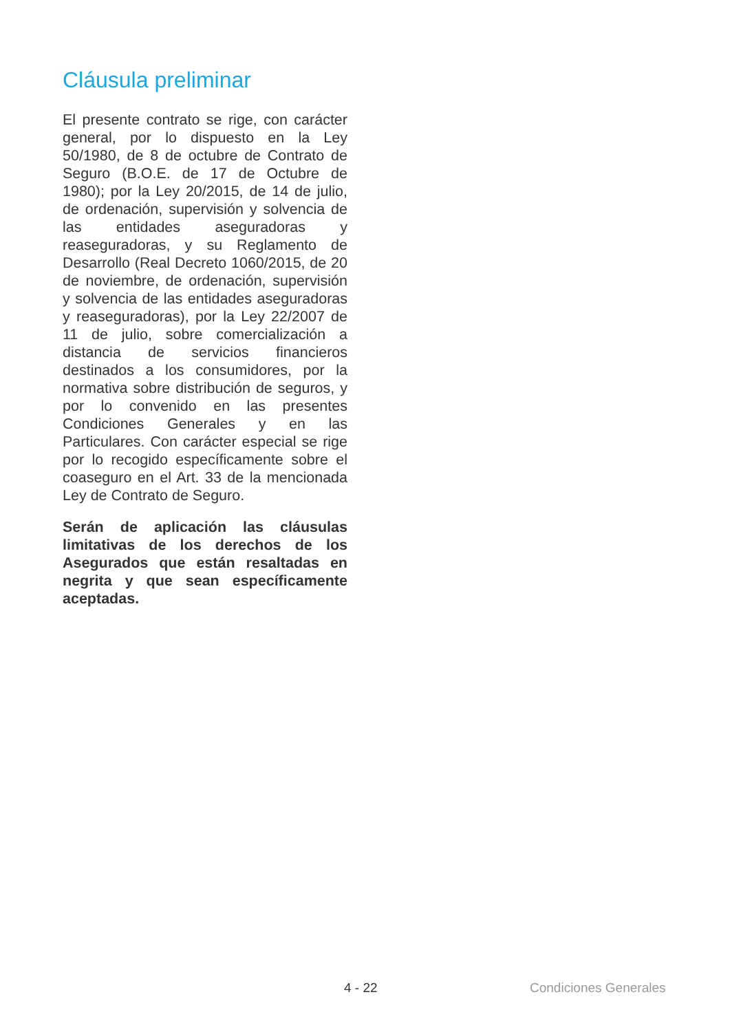Cláusula preliminar
El presente contrato se rige, con carácter general, por lo dispuesto en la Ley 50/1980, de 8 de octubre de Contrato de Seguro (B.O.E. de 17 de Octubre de 1980); por la Ley 20/2015, de 14 de julio, de ordenación, supervisión y solvencia de las entidades aseguradoras y reaseguradoras, y su Reglamento de Desarrollo (Real Decreto 1060/2015, de 20 de noviembre, de ordenación, supervisión y solvencia de las entidades aseguradoras y reaseguradoras), por la Ley 22/2007 de 11 de julio, sobre comercialización a distancia de servicios financieros destinados a los consumidores, por la normativa sobre distribución de seguros, y por lo convenido en las presentes Condiciones Generales y en las Particulares. Con carácter especial se rige por lo recogido específicamente sobre el coaseguro en el Art. 33 de la mencionada Ley de Contrato de Seguro.
Serán de aplicación las cláusulas limitativas de los derechos de los Asegurados que están resaltadas en negrita y que sean específicamente aceptadas.
4 - 22 Condiciones Generales